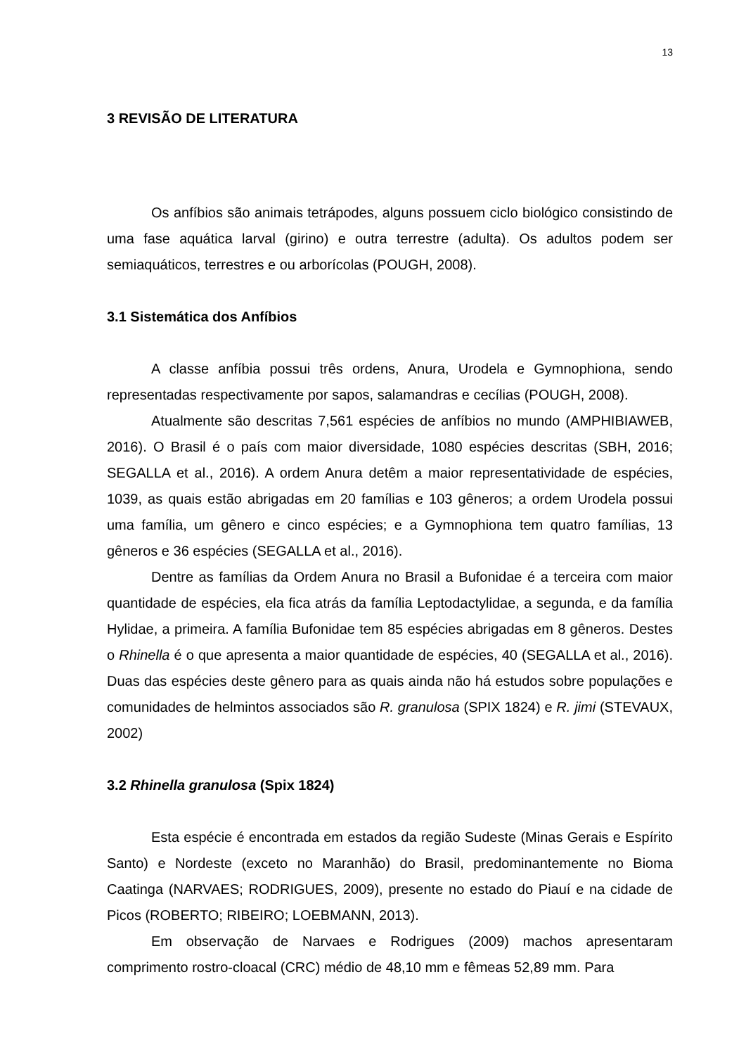13
3 REVISÃO DE LITERATURA
Os anfíbios são animais tetrápodes, alguns possuem ciclo biológico consistindo de uma fase aquática larval (girino) e outra terrestre (adulta). Os adultos podem ser semiaquáticos, terrestres e ou arborícolas (POUGH, 2008).
3.1 Sistemática dos Anfíbios
A classe anfíbia possui três ordens, Anura, Urodela e Gymnophiona, sendo representadas respectivamente por sapos, salamandras e cecílias (POUGH, 2008).
Atualmente são descritas 7,561 espécies de anfíbios no mundo (AMPHIBIAWEB, 2016). O Brasil é o país com maior diversidade, 1080 espécies descritas (SBH, 2016; SEGALLA et al., 2016). A ordem Anura detêm a maior representatividade de espécies, 1039, as quais estão abrigadas em 20 famílias e 103 gêneros; a ordem Urodela possui uma família, um gênero e cinco espécies; e a Gymnophiona tem quatro famílias, 13 gêneros e 36 espécies (SEGALLA et al., 2016).
Dentre as famílias da Ordem Anura no Brasil a Bufonidae é a terceira com maior quantidade de espécies, ela fica atrás da família Leptodactylidae, a segunda, e da família Hylidae, a primeira. A família Bufonidae tem 85 espécies abrigadas em 8 gêneros. Destes o Rhinella é o que apresenta a maior quantidade de espécies, 40 (SEGALLA et al., 2016). Duas das espécies deste gênero para as quais ainda não há estudos sobre populações e comunidades de helmintos associados são R. granulosa (SPIX 1824) e R. jimi (STEVAUX, 2002)
3.2 Rhinella granulosa (Spix 1824)
Esta espécie é encontrada em estados da região Sudeste (Minas Gerais e Espírito Santo) e Nordeste (exceto no Maranhão) do Brasil, predominantemente no Bioma Caatinga (NARVAES; RODRIGUES, 2009), presente no estado do Piauí e na cidade de Picos (ROBERTO; RIBEIRO; LOEBMANN, 2013).
Em observação de Narvaes e Rodrigues (2009) machos apresentaram comprimento rostro-cloacal (CRC) médio de 48,10 mm e fêmeas 52,89 mm. Para